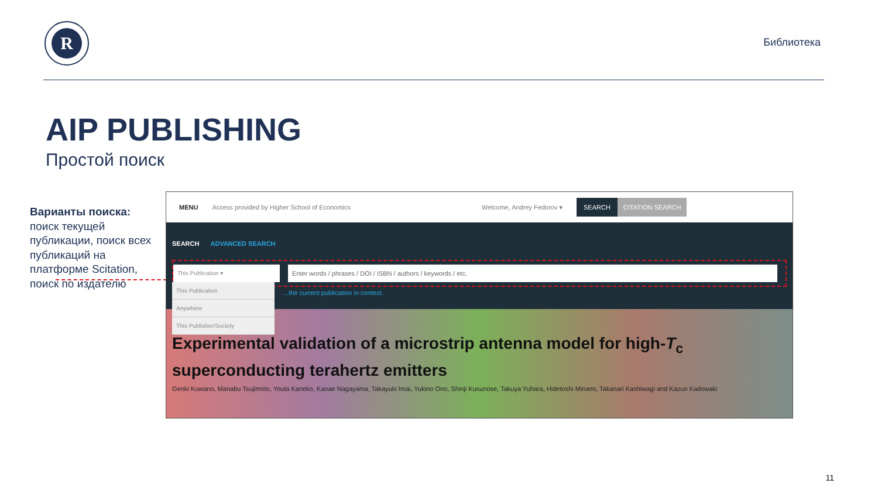R
Библиотека
AIP PUBLISHING
Простой поиск
Варианты поиска:
поиск текущей публикации, поиск всех публикаций на платформе Scitation,
поиск по издателю
MENU Access provided by Higher School of Economics Welcome, Andrey Fedorov ▾ SEARCH CITATION SEARCH
SEARCH ADVANCED SEARCH
This Publication ▾ Enter words / phrases / DOI / ISBN / authors / keywords / etc.
...the current publication in context.
This Publication
Anywhere
This Publisher/Society
Experimental validation of a microstrip antenna model for high-T<sub>c</sub> superconducting terahertz emitters
Genki Kuwano, Manabu Tsujimoto, Youta Kaneko, Kanae Nagayama, Takayuki Imai, Yukino Ono, Shinji Kusunose, Takuya Yuhara, Hidetoshi Minami, Takanari Kashiwagi and Kazuo Kadowaki
11